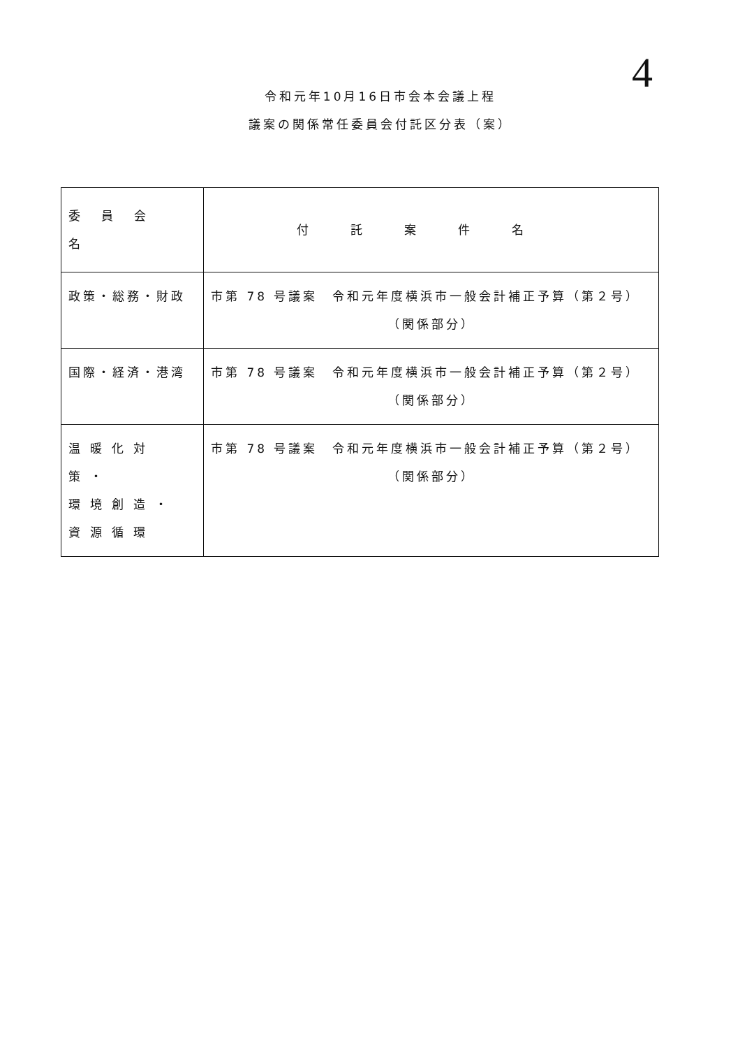4
令和元年10月16日市会本会議上程
議案の関係常任委員会付託区分表（案）
| 委員会名 | 付託案件名 |
| --- | --- |
| 政策・総務・財政 | 市第 78 号議案 令和元年度横浜市一般会計補正予算（第２号） （関係部分） |
| 国際・経済・港湾 | 市第 78 号議案 令和元年度横浜市一般会計補正予算（第２号） （関係部分） |
| 温暖化対策・ 環境創造・ 資源循環 | 市第 78 号議案 令和元年度横浜市一般会計補正予算（第２号） （関係部分） |